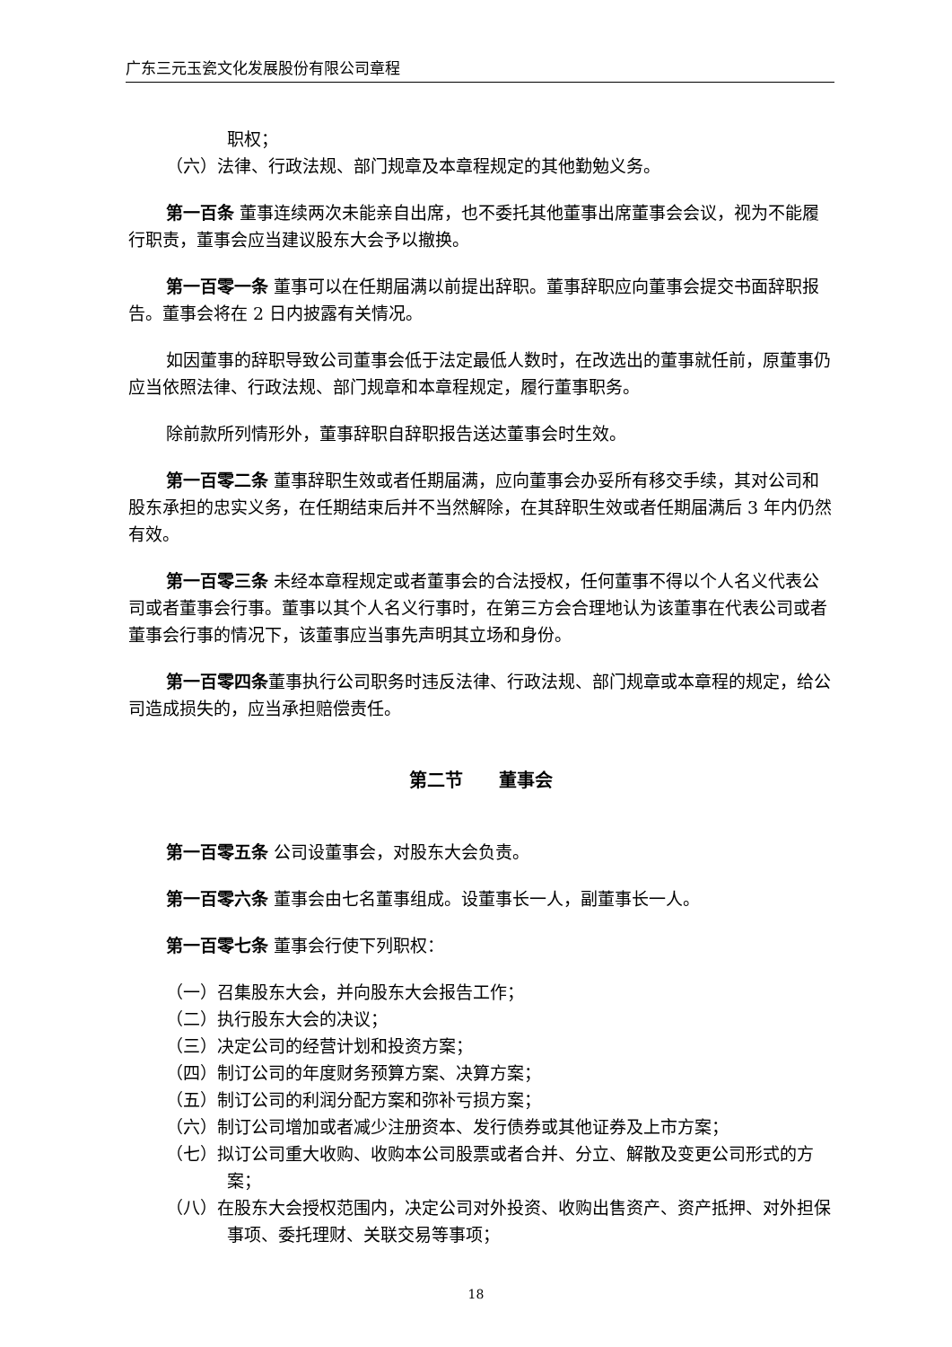广东三元玉瓷文化发展股份有限公司章程
职权；
（六）法律、行政法规、部门规章及本章程规定的其他勤勉义务。
第一百条 董事连续两次未能亲自出席，也不委托其他董事出席董事会会议，视为不能履行职责，董事会应当建议股东大会予以撤换。
第一百零一条 董事可以在任期届满以前提出辞职。董事辞职应向董事会提交书面辞职报告。董事会将在 2 日内披露有关情况。
如因董事的辞职导致公司董事会低于法定最低人数时，在改选出的董事就任前，原董事仍应当依照法律、行政法规、部门规章和本章程规定，履行董事职务。
除前款所列情形外，董事辞职自辞职报告送达董事会时生效。
第一百零二条 董事辞职生效或者任期届满，应向董事会办妥所有移交手续，其对公司和股东承担的忠实义务，在任期结束后并不当然解除，在其辞职生效或者任期届满后 3 年内仍然有效。
第一百零三条 未经本章程规定或者董事会的合法授权，任何董事不得以个人名义代表公司或者董事会行事。董事以其个人名义行事时，在第三方会合理地认为该董事在代表公司或者董事会行事的情况下，该董事应当事先声明其立场和身份。
第一百零四条董事执行公司职务时违反法律、行政法规、部门规章或本章程的规定，给公司造成损失的，应当承担赔偿责任。
第二节　　董事会
第一百零五条 公司设董事会，对股东大会负责。
第一百零六条 董事会由七名董事组成。设董事长一人，副董事长一人。
第一百零七条 董事会行使下列职权：
（一）召集股东大会，并向股东大会报告工作；
（二）执行股东大会的决议；
（三）决定公司的经营计划和投资方案；
（四）制订公司的年度财务预算方案、决算方案；
（五）制订公司的利润分配方案和弥补亏损方案；
（六）制订公司增加或者减少注册资本、发行债券或其他证券及上市方案；
（七）拟订公司重大收购、收购本公司股票或者合并、分立、解散及变更公司形式的方案；
（八）在股东大会授权范围内，决定公司对外投资、收购出售资产、资产抵押、对外担保事项、委托理财、关联交易等事项；
18